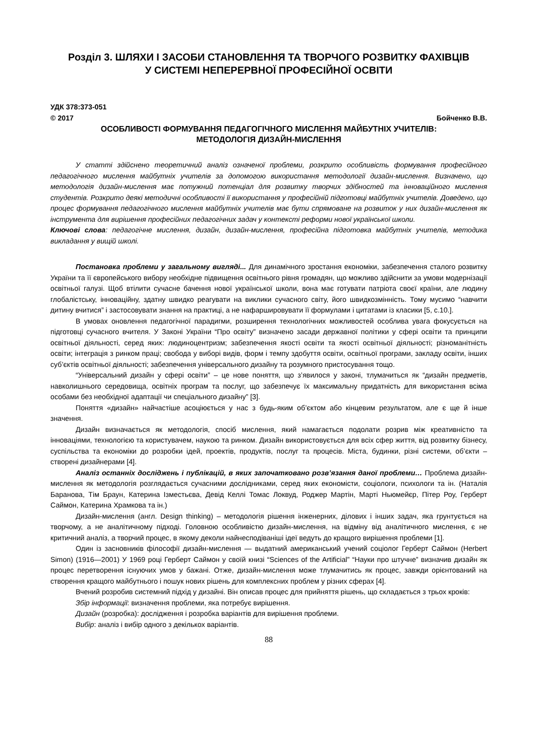Розділ 3. ШЛЯХИ І ЗАСОБИ СТАНОВЛЕННЯ ТА ТВОРЧОГО РОЗВИТКУ ФАХІВЦІВ
У СИСТЕМІ НЕПЕРЕРВНОЇ ПРОФЕСІЙНОЇ ОСВІТИ
УДК 378:373-051
© 2017 Бойченко В.В.
ОСОБЛИВОСТІ ФОРМУВАННЯ ПЕДАГОГІЧНОГО МИСЛЕННЯ МАЙБУТНІХ УЧИТЕЛІВ:
МЕТОДОЛОГІЯ ДИЗАЙН-МИСЛЕННЯ
У статті здійснено теоретичний аналіз означеної проблеми, розкрито особливість формування професійного педагогічного мислення майбутніх учителів за допомогою використання методології дизайн-мислення. Визначено, що методологія дизайн-мислення має потужний потенціал для розвитку творчих здібностей та інноваційного мислення студентів. Розкрито деякі методичні особливості її використання у професійній підготовці майбутніх учителів. Доведено, що процес формування педагогічного мислення майбутніх учителів має бути спрямоване на розвиток у них дизайн-мислення як інструмента для вирішення професійних педагогічних задач у контексті реформи нової української школи.
Ключові слова: педагогічне мислення, дизайн, дизайн-мислення, професійна підготовка майбутніх учителів, методика викладання у вищій школі.
Постановка проблеми у загальному вигляді... Для динамічного зростання економіки, забезпечення сталого розвитку України та її європейського вибору необхідне підвищення освітнього рівня громадян, що можливо здійснити за умови модернізації освітньої галузі. Щоб втілити сучасне бачення нової української школи, вона має готувати патріота своєї країни, але людину глобалістську, інноваційну, здатну швидко реагувати на виклики сучасного світу, його швидкозмінність. Тому мусимо “навчити дитину вчитися” і застосовувати знання на практиці, а не нафаршировувати її формулами і цитатами із класики [5, с.10.].
В умовах оновлення педагогічної парадигми, розширення технологічних можливостей особлива увага фокусується на підготовці сучасного вчителя. У Законі України “Про освіту” визначено засади державної політики у сфері освіти та принципи освітньої діяльності, серед яких: людиноцентризм; забезпечення якості освіти та якості освітньої діяльності; різноманітність освіти; інтеграція з ринком праці; свобода у виборі видів, форм і темпу здобуття освіти, освітньої програми, закладу освіти, інших суб’єктів освітньої діяльності; забезпечення універсального дизайну та розумного пристосування тощо.
“Універсальний дизайн у сфері освіти” – це нове поняття, що з’явилося у законі, тлумачиться як “дизайн предметів, навколишнього середовища, освітніх програм та послуг, що забезпечує їх максимальну придатність для використання всіма особами без необхідної адаптації чи спеціального дизайну” [3].
Поняття «дизайн» найчастіше асоціюється у нас з будь-яким об’єктом або кінцевим результатом, але є ще й інше значення.
Дизайн визначається як методологія, спосіб мислення, який намагається подолати розрив між креативністю та інноваціями, технологією та користувачем, наукою та ринком. Дизайн використовується для всіх сфер життя, від розвитку бізнесу, суспільства та економіки до розробки ідей, проектів, продуктів, послуг та процесів. Міста, будинки, різні системи, об’єкти – створені дизайнерами [4].
Аналіз останніх досліджень і публікацій, в яких започатковано розв’язання даної проблеми… Проблема дизайн-мислення як методологія розглядається сучасними дослідниками, серед яких економісти, соціологи, психологи та ін. (Наталія Баранова, Тім Браун, Катерина Ізместьєва, Девід Келлі Томас Локвуд, Роджер Мартін, Марті Ньюмейєр, Пітер Роу, Герберт Саймон, Катерина Храмкова та ін.)
Дизайн-мислення (англ. Design thinking) – методологія рішення інженерних, ділових і інших задач, яка грунтується на творчому, а не аналітичному підході. Головною особливістю дизайн-мислення, на відміну від аналітичного мислення, є не критичний аналіз, а творчий процес, в якому деколи найнесподіваніші ідеї ведуть до кращого вирішення проблеми [1].
Один із засновників філософії дизайн-мислення — выдатний американський учений соціолог Герберт Саймон (Herbert Simon) (1916—2001) У 1969 році Герберт Саймон у своїй книзі “Sciences of the Artificial” “Науки про штучне” визначив дизайн як процес перетворення існуючих умов у бажані. Отже, дизайн-мислення може тлумачитись як процес, завжди орієнтований на створення кращого майбутнього і пошук нових рішень для комплексних проблем у різних сферах [4].
Вчений розробив системний підхід у дизайні. Він описав процес для прийняття рішень, що складається з трьох кроків:
Збір інформації: визначення проблеми, яка потребує вирішення.
Дизайн (розробка): дослідження і розробка варіантів для вирішення проблеми.
Вибір: аналіз і вибір одного з декількох варіантів.
88